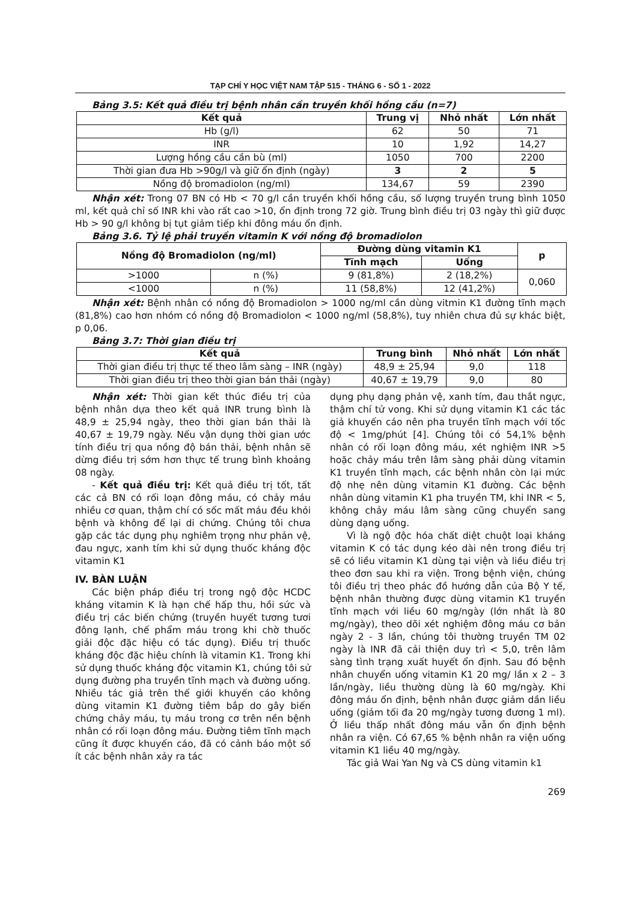TẠP CHÍ Y HỌC VIỆT NAM TẬP 515 - THÁNG 6 - SỐ 1 - 2022
Bảng 3.5: Kết quả điều trị bệnh nhân cần truyền khối hồng cầu (n=7)
| Kết quả | Trung vị | Nhỏ nhất | Lớn nhất |
| --- | --- | --- | --- |
| Hb (g/l) | 62 | 50 | 71 |
| INR | 10 | 1,92 | 14,27 |
| Lượng hồng cầu cần bù (ml) | 1050 | 700 | 2200 |
| Thời gian đưa Hb >90g/l và giữ ổn định (ngày) | 3 | 2 | 5 |
| Nồng độ bromadiolon (ng/ml) | 134,67 | 59 | 2390 |
Nhận xét: Trong 07 BN có Hb < 70 g/l cần truyền khối hồng cầu, số lượng truyền trung bình 1050 ml, kết quả chỉ số INR khi vào rất cao >10, ổn định trong 72 giờ. Trung bình điều trị 03 ngày thì giữ được Hb > 90 g/l không bị tụt giảm tiếp khi đông máu ổn định.
Bảng 3.6. Tỷ lệ phải truyền vitamin K với nồng độ bromadiolon
| Nồng độ Bromadiolon (ng/ml) | | Đường dùng vitamin K1 | | p |
| --- | --- | --- | --- | --- |
| | | Tĩnh mạch | Uống | |
| >1000 | n (%) | 9 (81,8%) | 2 (18,2%) | 0,060 |
| <1000 | n (%) | 11 (58,8%) | 12 (41,2%) | |
Nhận xét: Bệnh nhân có nồng độ Bromadiolon > 1000 ng/ml cần dùng vitmin K1 đường tĩnh mạch (81,8%) cao hơn nhóm có nồng độ Bromadiolon < 1000 ng/ml (58,8%), tuy nhiên chưa đủ sự khác biệt, p 0,06.
Bảng 3.7: Thời gian điều trị
| Kết quả | Trung bình | Nhỏ nhất | Lớn nhất |
| --- | --- | --- | --- |
| Thời gian điều trị thực tế theo lâm sàng – INR (ngày) | 48,9 ± 25,94 | 9,0 | 118 |
| Thời gian điều trị theo thời gian bán thải (ngày) | 40,67 ± 19,79 | 9,0 | 80 |
Nhận xét: Thời gian kết thúc điều trị của bệnh nhân dựa theo kết quả INR trung bình là 48,9 ± 25,94 ngày, theo thời gian bán thải là 40,67 ± 19,79 ngày. Nếu vận dụng thời gian ước tính điều trị qua nồng độ bán thải, bệnh nhân sẽ dừng điều trị sớm hơn thực tế trung bình khoảng 08 ngày.
- Kết quả điều trị: Kết quả điều trị tốt, tất các cả BN có rối loạn đông máu, có chảy máu nhiều cơ quan, thậm chí có sốc mất máu đều khỏi bệnh và không để lại di chứng. Chúng tôi chưa gặp các tác dụng phụ nghiêm trọng như phản vệ, đau ngực, xanh tím khi sử dụng thuốc kháng độc vitamin K1
IV. BÀN LUẬN
Các biện pháp điều trị trong ngộ độc HCDC kháng vitamin K là hạn chế hấp thu, hồi sức và điều trị các biến chứng (truyền huyết tương tươi đông lạnh, chế phẩm máu trong khi chờ thuốc giải độc đặc hiệu có tác dụng). Điều trị thuốc kháng độc đặc hiệu chính là vitamin K1. Trong khi sử dụng thuốc kháng độc vitamin K1, chúng tôi sử dụng đường pha truyền tĩnh mạch và đường uống. Nhiều tác giả trên thế giới khuyến cáo không dùng vitamin K1 đường tiêm bắp do gây biến chứng chảy máu, tụ máu trong cơ trên nền bệnh nhân có rối loạn đông máu. Đường tiêm tĩnh mạch cũng ít được khuyến cáo, đã có cảnh báo một số ít các bệnh nhân xảy ra tác
dụng phụ dạng phản vệ, xanh tím, đau thắt ngực, thậm chí tử vong. Khi sử dụng vitamin K1 các tác giả khuyến cáo nên pha truyền tĩnh mạch với tốc độ < 1mg/phút [4]. Chúng tôi có 54,1% bệnh nhân có rối loạn đông máu, xét nghiệm INR >5 hoặc chảy máu trên lâm sàng phải dùng vitamin K1 truyền tĩnh mạch, các bệnh nhân còn lại mức độ nhẹ nên dùng vitamin K1 đường. Các bệnh nhân dùng vitamin K1 pha truyền TM, khi INR < 5, không chảy máu lâm sàng cũng chuyển sang dùng dạng uống.
Vì là ngộ độc hóa chất diệt chuột loại kháng vitamin K có tác dụng kéo dài nên trong điều trị sẽ có liều vitamin K1 dùng tại viện và liều điều trị theo đơn sau khi ra viện. Trong bệnh viện, chúng tôi điều trị theo phác đồ hướng dẫn của Bộ Y tế, bệnh nhân thường được dùng vitamin K1 truyền tĩnh mạch với liều 60 mg/ngày (lớn nhất là 80 mg/ngày), theo dõi xét nghiệm đông máu cơ bản ngày 2 - 3 lần, chúng tôi thường truyền TM 02 ngày là INR đã cải thiện duy trì < 5,0, trên lâm sàng tình trạng xuất huyết ổn định. Sau đó bệnh nhân chuyển uống vitamin K1 20 mg/ lần x 2 – 3 lần/ngày, liều thường dùng là 60 mg/ngày. Khi đông máu ổn định, bệnh nhân được giảm dần liều uống (giảm tối đa 20 mg/ngày tương đương 1 ml). Ở liều thấp nhất đông máu vẫn ổn định bệnh nhân ra viện. Có 67,65 % bệnh nhân ra viện uống vitamin K1 liều 40 mg/ngày.
Tác giả Wai Yan Ng và CS dùng vitamin k1
269